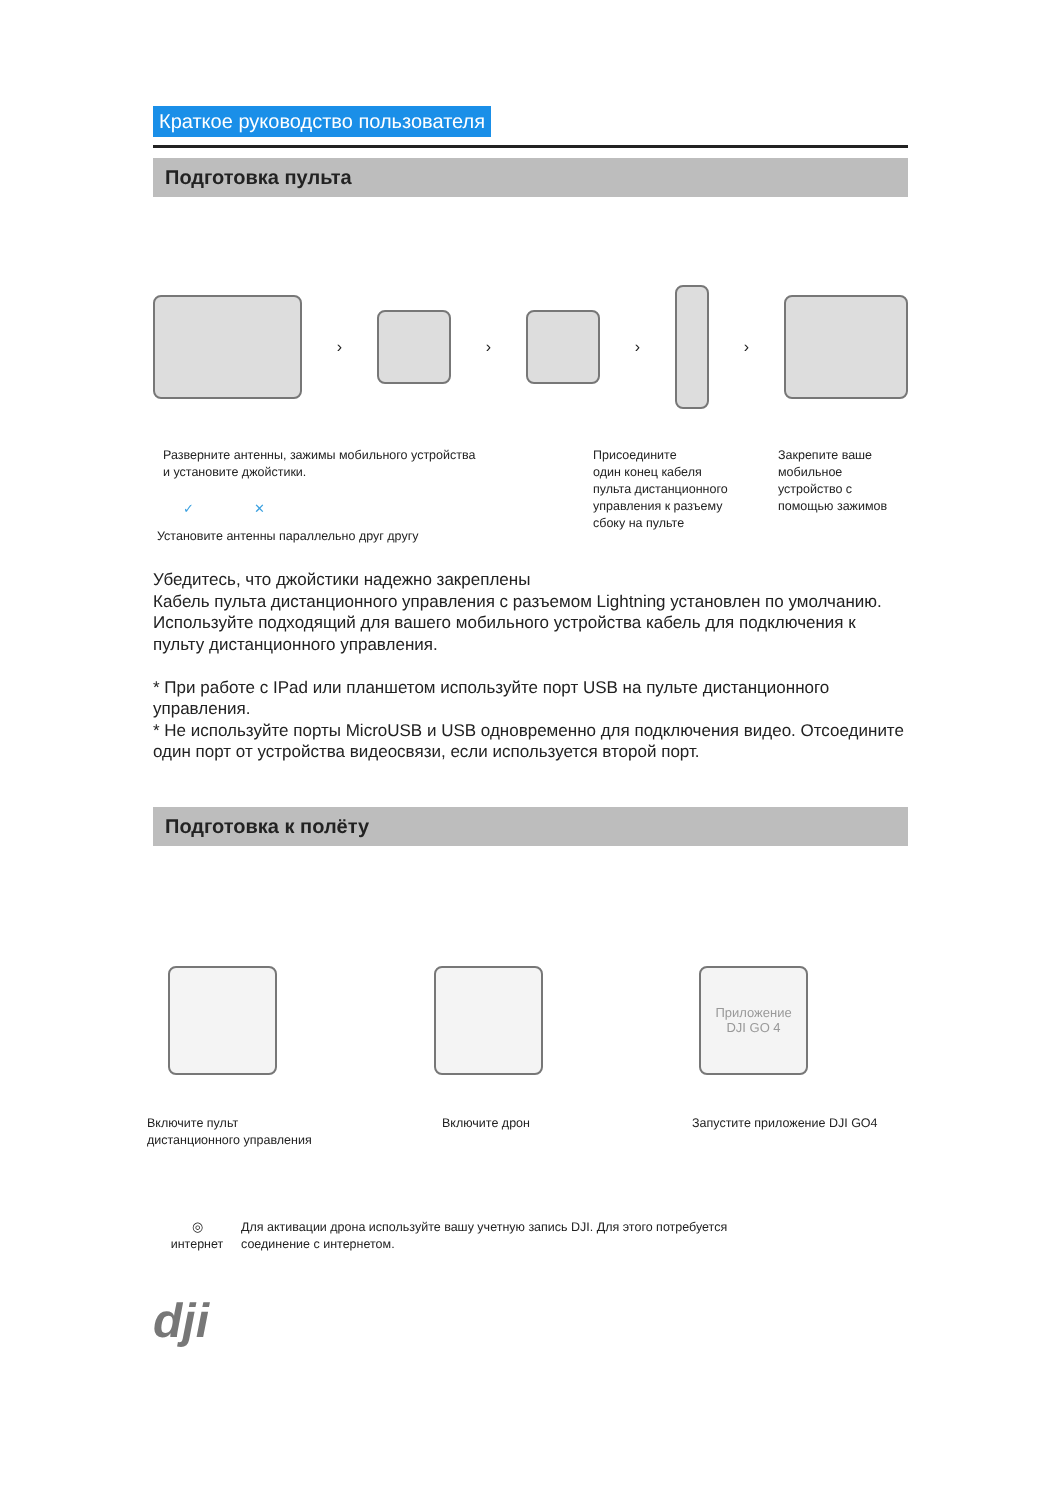Краткое руководство пользователя
Подготовка пульта
› › › ›
Разверните антенны, зажимы мобильного устройства
и установите джойстики.
✓ ✕
Установите антенны параллельно друг другу
Присоедините
один конец кабеля
пульта дистанционного
управления к разъему
сбоку на пульте
Закрепите ваше
мобильное
устройство с
помощью зажимов
Убедитесь, что джойстики надежно закреплены
Кабель пульта дистанционного управления с разъемом Lightning установлен по умолчанию.
Используйте подходящий для вашего мобильного устройства кабель для подключения к пульту дистанционного управления.
* При работе с IPad или планшетом используйте порт USB на пульте дистанционного управления.
* Не используйте порты MicroUSB и USB одновременно для подключения видео. Отсоедините один порт от устройства видеосвязи, если используется второй порт.
Подготовка к полёту
Приложение
DJI GO 4
Включите пульт
дистанционного управления
Включите дрон Запустите приложение DJI GO4
◎
интернет
Для активации дрона используйте вашу учетную запись DJI. Для этого потребуется
соединение с интернетом.
dji